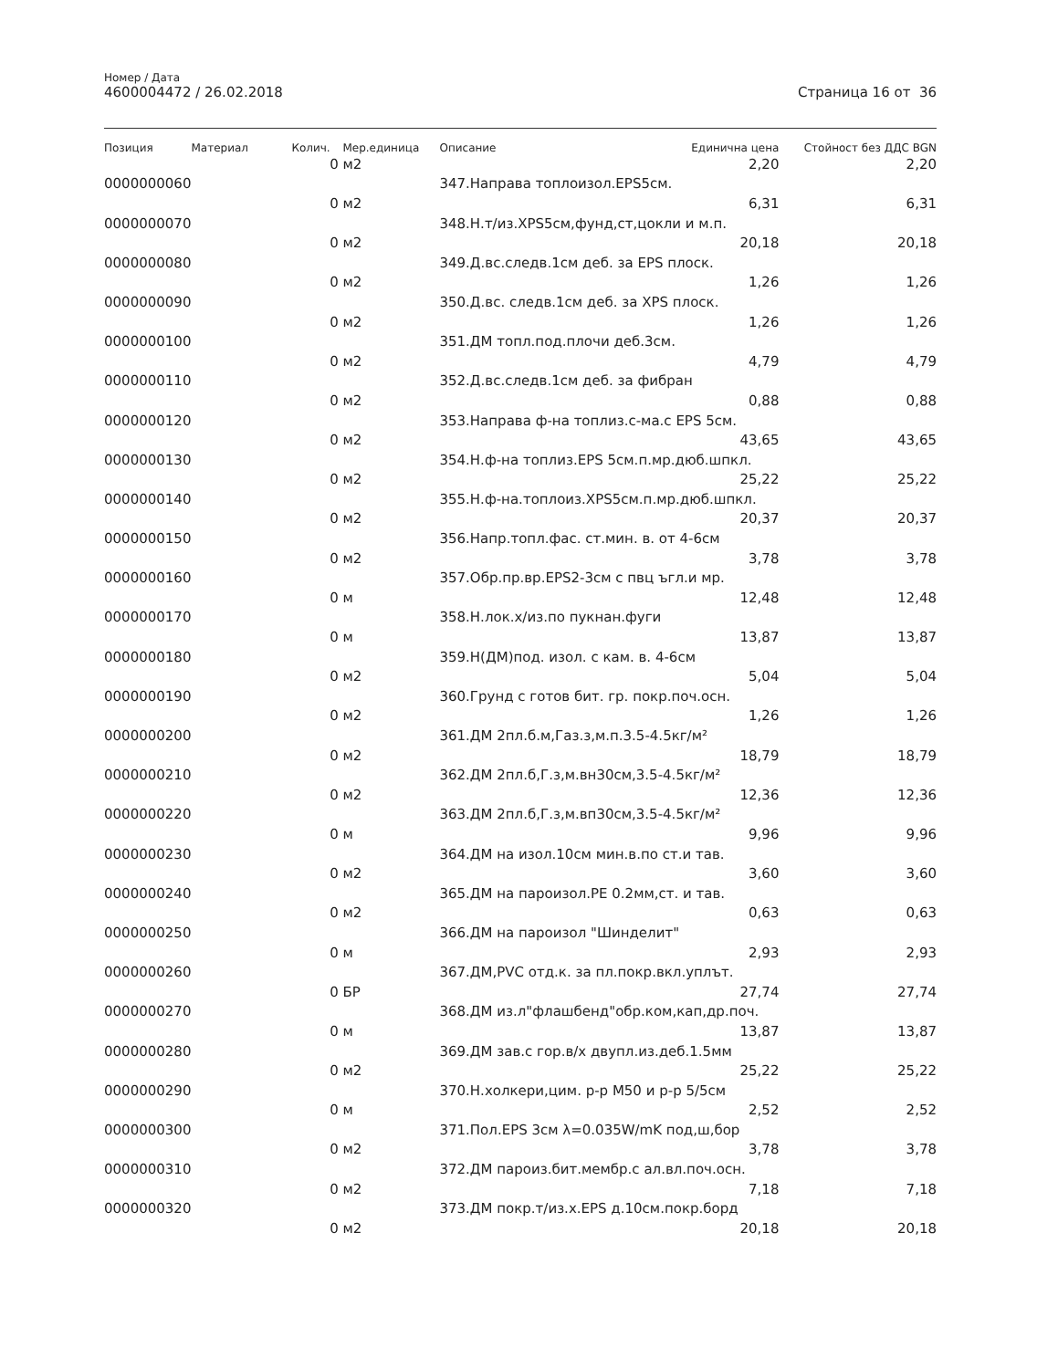Номер / Дата
4600004472 / 26.02.2018
Страница 16 от 36
| Позиция | Материал | Колич. | Мер.единица | Описание | Единична цена | Стойност без ДДС BGN |
| --- | --- | --- | --- | --- | --- | --- |
| | | 0 | м2 | | 2,20 | 2,20 |
| 0000000060 | | | | 347.Направа топлоизол.EPS5см. | | |
| | | 0 | м2 | | 6,31 | 6,31 |
| 0000000070 | | | | 348.Н.т/из.XPS5см,фунд,ст,цокли и м.п. | | |
| | | 0 | м2 | | 20,18 | 20,18 |
| 0000000080 | | | | 349.Д.вс.следв.1см деб. за EPS плоск. | | |
| | | 0 | м2 | | 1,26 | 1,26 |
| 0000000090 | | | | 350.Д.вс. следв.1см деб. за XPS плоск. | | |
| | | 0 | м2 | | 1,26 | 1,26 |
| 0000000100 | | | | 351.ДМ топл.под.плочи деб.3см. | | |
| | | 0 | м2 | | 4,79 | 4,79 |
| 0000000110 | | | | 352.Д.вс.следв.1см деб. за фибран | | |
| | | 0 | м2 | | 0,88 | 0,88 |
| 0000000120 | | | | 353.Направа ф-на топлиз.с-ма.с EPS 5см. | | |
| | | 0 | м2 | | 43,65 | 43,65 |
| 0000000130 | | | | 354.Н.ф-на топлиз.EPS 5см.п.мр.дюб.шпкл. | | |
| | | 0 | м2 | | 25,22 | 25,22 |
| 0000000140 | | | | 355.Н.ф-на.топлоиз.XPS5см.п.мр.дюб.шпкл. | | |
| | | 0 | м2 | | 20,37 | 20,37 |
| 0000000150 | | | | 356.Напр.топл.фас. ст.мин. в. от 4-6см | | |
| | | 0 | м2 | | 3,78 | 3,78 |
| 0000000160 | | | | 357.Обр.пр.вр.EPS2-3см с пвц ъгл.и мр. | | |
| | | 0 | м | | 12,48 | 12,48 |
| 0000000170 | | | | 358.Н.лок.х/из.по пукнан.фуги | | |
| | | 0 | м | | 13,87 | 13,87 |
| 0000000180 | | | | 359.Н(ДМ)под. изол. с кам. в. 4-6см | | |
| | | 0 | м2 | | 5,04 | 5,04 |
| 0000000190 | | | | 360.Грунд с готов бит. гр. покр.поч.осн. | | |
| | | 0 | м2 | | 1,26 | 1,26 |
| 0000000200 | | | | 361.ДМ 2пл.б.м,Газ.з,м.п.3.5-4.5кг/м² | | |
| | | 0 | м2 | | 18,79 | 18,79 |
| 0000000210 | | | | 362.ДМ 2пл.б,Г.з,м.вн30см,3.5-4.5кг/м² | | |
| | | 0 | м2 | | 12,36 | 12,36 |
| 0000000220 | | | | 363.ДМ 2пл.б,Г.з,м.вп30см,3.5-4.5кг/м² | | |
| | | 0 | м | | 9,96 | 9,96 |
| 0000000230 | | | | 364.ДМ на изол.10см мин.в.по ст.и тав. | | |
| | | 0 | м2 | | 3,60 | 3,60 |
| 0000000240 | | | | 365.ДМ на пароизол.PE 0.2мм,ст. и тав. | | |
| | | 0 | м2 | | 0,63 | 0,63 |
| 0000000250 | | | | 366.ДМ на пароизол "Шинделит" | | |
| | | 0 | м | | 2,93 | 2,93 |
| 0000000260 | | | | 367.ДМ,PVC отд.к. за пл.покр.вкл.уплът. | | |
| | | 0 | БР | | 27,74 | 27,74 |
| 0000000270 | | | | 368.ДМ из.л"флашбенд"обр.ком,кап,др.поч. | | |
| | | 0 | м | | 13,87 | 13,87 |
| 0000000280 | | | | 369.ДМ зав.с гор.в/х двупл.из.деб.1.5мм | | |
| | | 0 | м2 | | 25,22 | 25,22 |
| 0000000290 | | | | 370.Н.холкери,цим. р-р М50 и р-р 5/5см | | |
| | | 0 | м | | 2,52 | 2,52 |
| 0000000300 | | | | 371.Пол.EPS 3см λ=0.035W/mK под,ш,бор | | |
| | | 0 | м2 | | 3,78 | 3,78 |
| 0000000310 | | | | 372.ДМ пароиз.бит.мембр.с ал.вл.поч.осн. | | |
| | | 0 | м2 | | 7,18 | 7,18 |
| 0000000320 | | | | 373.ДМ покр.т/из.х.EPS д.10см.покр.борд | | |
| | | 0 | м2 | | 20,18 | 20,18 |